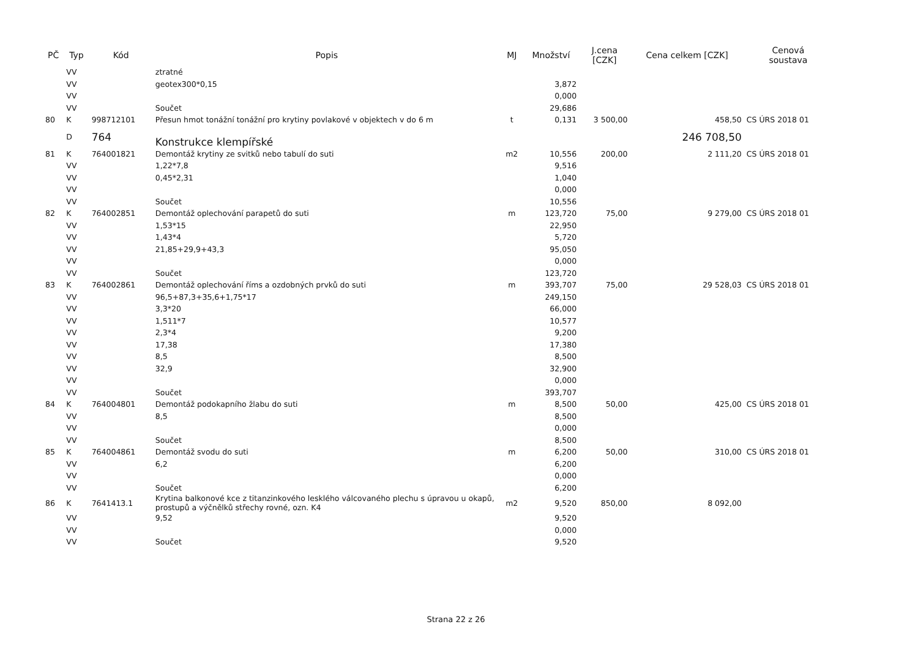| PČ | Typ | Kód | Popis | MJ | Množství | J.cena [CZK] | Cena celkem [CZK] | Cenová soustava |
| --- | --- | --- | --- | --- | --- | --- | --- | --- |
| | VV | | ztratné | | | | | |
| | VV | | geotex300*0,15 | | 3,872 | | | |
| | VV | | | | 0,000 | | | |
| | VV | | Součet | | 29,686 | | | |
| 80 | K | 998712101 | Přesun hmot tonážní tonážní pro krytiny povlakové v objektech v do 6 m | t | 0,131 | 3 500,00 | 458,50 | CS ÚRS 2018 01 |
| | D | 764 | Konstrukce klempířské | | | | 246 708,50 | |
| 81 | K | 764001821 | Demontáž krytiny ze svitků nebo tabulí do suti | m2 | 10,556 | 200,00 | 2 111,20 | CS ÚRS 2018 01 |
| | VV | | 1,22*7,8 | | 9,516 | | | |
| | VV | | 0,45*2,31 | | 1,040 | | | |
| | VV | | | | 0,000 | | | |
| | VV | | Součet | | 10,556 | | | |
| 82 | K | 764002851 | Demontáž oplechování parapetů do suti | m | 123,720 | 75,00 | 9 279,00 | CS ÚRS 2018 01 |
| | VV | | 1,53*15 | | 22,950 | | | |
| | VV | | 1,43*4 | | 5,720 | | | |
| | VV | | 21,85+29,9+43,3 | | 95,050 | | | |
| | VV | | | | 0,000 | | | |
| | VV | | Součet | | 123,720 | | | |
| 83 | K | 764002861 | Demontáž oplechování říms a ozdobných prvků do suti | m | 393,707 | 75,00 | 29 528,03 | CS ÚRS 2018 01 |
| | VV | | 96,5+87,3+35,6+1,75*17 | | 249,150 | | | |
| | VV | | 3,3*20 | | 66,000 | | | |
| | VV | | 1,511*7 | | 10,577 | | | |
| | VV | | 2,3*4 | | 9,200 | | | |
| | VV | | 17,38 | | 17,380 | | | |
| | VV | | 8,5 | | 8,500 | | | |
| | VV | | 32,9 | | 32,900 | | | |
| | VV | | | | 0,000 | | | |
| | VV | | Součet | | 393,707 | | | |
| 84 | K | 764004801 | Demontáž podokapního žlabu do suti | m | 8,500 | 50,00 | 425,00 | CS ÚRS 2018 01 |
| | VV | | 8,5 | | 8,500 | | | |
| | VV | | | | 0,000 | | | |
| | VV | | Součet | | 8,500 | | | |
| 85 | K | 764004861 | Demontáž svodu do suti | m | 6,200 | 50,00 | 310,00 | CS ÚRS 2018 01 |
| | VV | | 6,2 | | 6,200 | | | |
| | VV | | | | 0,000 | | | |
| | VV | | Součet | | 6,200 | | | |
| 86 | K | 7641413.1 | Krytina balkonové kce z titanzinkového lesklého válcovaného plechu s úpravou u okapů, prostupů a výčnělků střechy rovné, ozn. K4 | m2 | 9,520 | 850,00 | 8 092,00 | |
| | VV | | 9,52 | | 9,520 | | | |
| | VV | | | | 0,000 | | | |
| | VV | | Součet | | 9,520 | | | |
Strana 22 z 26